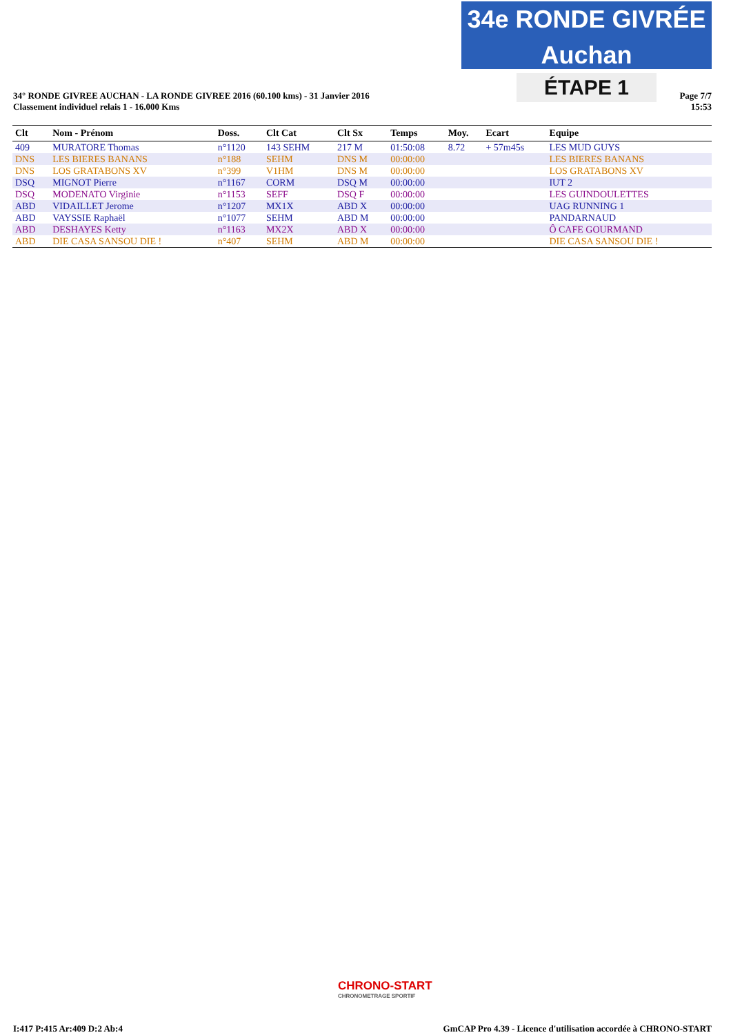34e RONDE GIVRÉE Auchan
ÉTAPE 1
Page 7/7
15:53
34° RONDE GIVREE AUCHAN - LA RONDE GIVREE 2016 (60.100 kms) - 31 Janvier 2016
Classement individuel relais 1 - 16.000 Kms
| Clt | Nom - Prénom | Doss. | Clt Cat | Clt Sx | Temps | Moy. | Ecart | Equipe |
| --- | --- | --- | --- | --- | --- | --- | --- | --- |
| 409 | MURATORE Thomas | n°1120 | 143 SEHM | 217 M | 01:50:08 | 8.72 | + 57m45s | LES MUD GUYS |
| DNS | LES BIERES BANANS | n°188 | SEHM | DNS M | 00:00:00 | | | LES BIERES BANANS |
| DNS | LOS GRATABONS XV | n°399 | V1HM | DNS M | 00:00:00 | | | LOS GRATABONS XV |
| DSQ | MIGNOT Pierre | n°1167 | CORM | DSQ M | 00:00:00 | | | IUT 2 |
| DSQ | MODENATO Virginie | n°1153 | SEFF | DSQ F | 00:00:00 | | | LES GUINDOULETTES |
| ABD | VIDAILLET Jerome | n°1207 | MX1X | ABD X | 00:00:00 | | | UAG RUNNING 1 |
| ABD | VAYSSIE Raphaël | n°1077 | SEHM | ABD M | 00:00:00 | | | PANDARNAUD |
| ABD | DESHAYES Ketty | n°1163 | MX2X | ABD X | 00:00:00 | | | Ô CAFE GOURMAND |
| ABD | DIE CASA SANSOU DIE ! | n°407 | SEHM | ABD M | 00:00:00 | | | DIE CASA SANSOU DIE ! |
CHRONO-START
CHRONOMETRAGE SPORTIF
I:417 P:415 Ar:409 D:2 Ab:4 GmCAP Pro 4.39 - Licence d'utilisation accordée à CHRONO-START